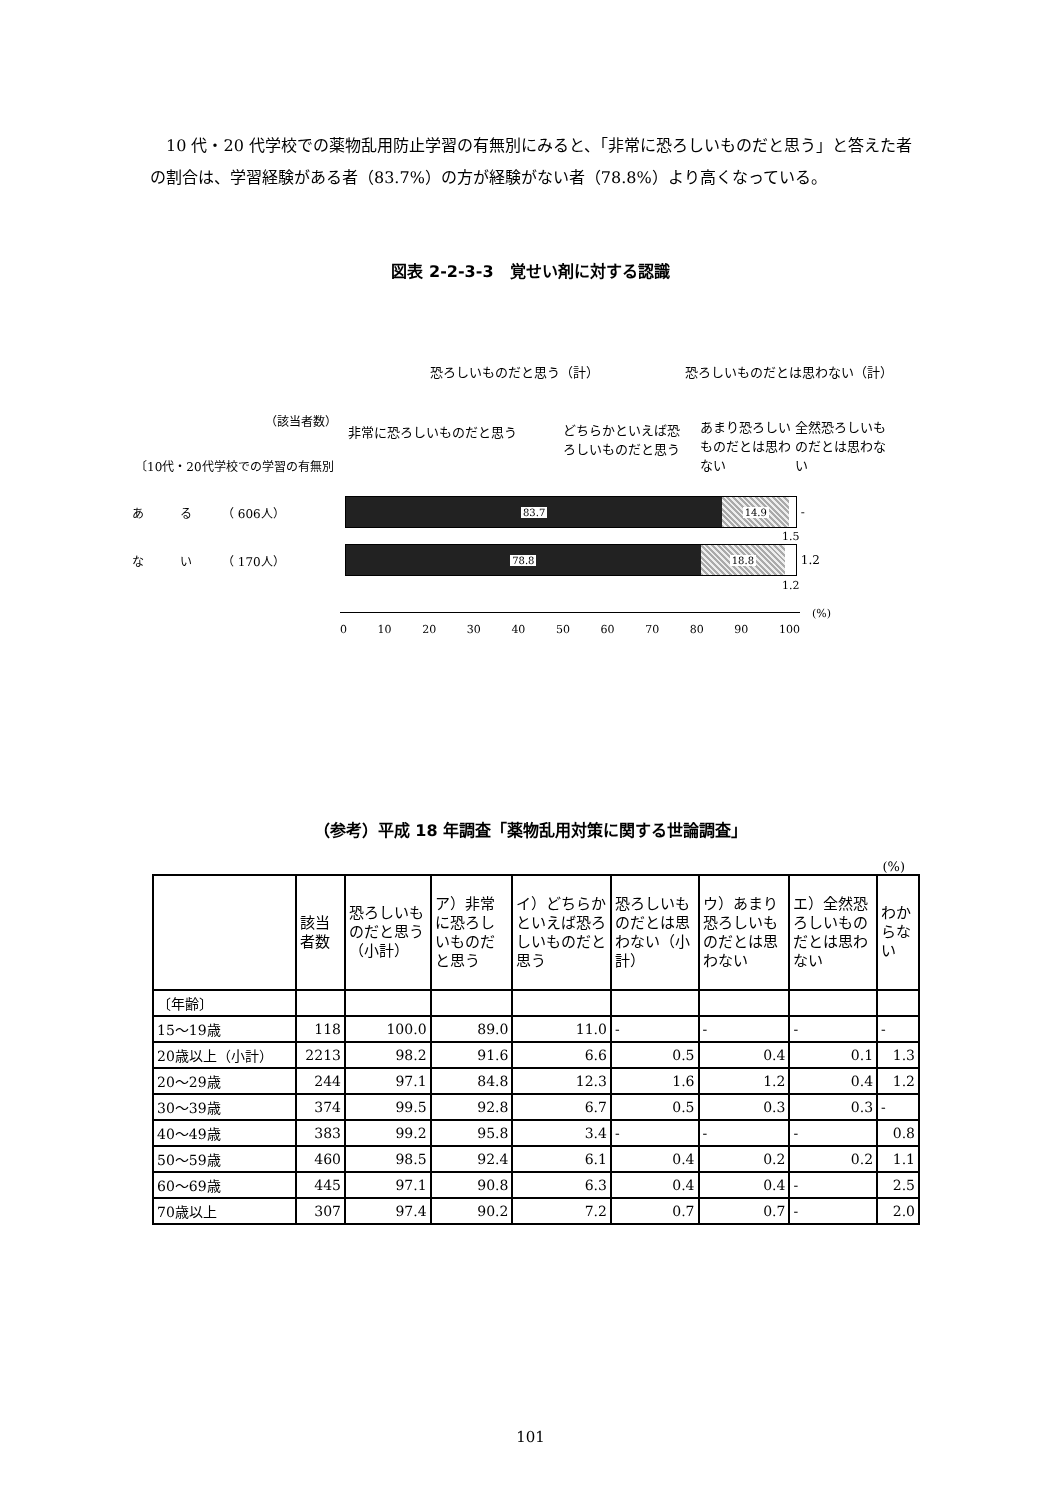10 代・20 代学校での薬物乱用防止学習の有無別にみると、「非常に恐ろしいものだと思う」と答えた者の割合は、学習経験がある者（83.7%）の方が経験がない者（78.8%）より高くなっている。
図表 2-2-3-3　覚せい剤に対する認識
恐ろしいものだと思う（計） 恐ろしいものだとは思わない（計）
（該当者数）
非常に恐ろしいものだと思う
どちらかといえば恐ろしいものだと思う
あまり恐ろしいものだとは思わない
全然恐ろしいものだとは思わない
〔10代・20代学校での学習の有無別
あ　　　る　　　（ 606人）
83.7 14.9
-
1.5
な　　　い　　　（ 170人）
78.8 18.8
1.2
1.2
0 10 20 30 40 50 60 70 80 90 100 (%)
（参考）平成 18 年調査「薬物乱用対策に関する世論調査」
(%)
| | 該当者数 | 恐ろしいものだと思う（小計） | ア）非常に恐ろしいものだと思う | イ）どちらかといえば恐ろしいものだと思う | 恐ろしいものだとは思わない（小計） | ウ）あまり恐ろしいものだとは思わない | エ）全然恐ろしいものだとは思わない | わからない |
| --- | --- | --- | --- | --- | --- | --- | --- | --- |
| 〔年齢〕 | | | | | | | | |
| 15～19歳 | 118 | 100.0 | 89.0 | 11.0 | - | - | - | - |
| 20歳以上（小計） | 2213 | 98.2 | 91.6 | 6.6 | 0.5 | 0.4 | 0.1 | 1.3 |
| 20～29歳 | 244 | 97.1 | 84.8 | 12.3 | 1.6 | 1.2 | 0.4 | 1.2 |
| 30～39歳 | 374 | 99.5 | 92.8 | 6.7 | 0.5 | 0.3 | 0.3 | - |
| 40～49歳 | 383 | 99.2 | 95.8 | 3.4 | - | - | - | 0.8 |
| 50～59歳 | 460 | 98.5 | 92.4 | 6.1 | 0.4 | 0.2 | 0.2 | 1.1 |
| 60～69歳 | 445 | 97.1 | 90.8 | 6.3 | 0.4 | 0.4 | - | 2.5 |
| 70歳以上 | 307 | 97.4 | 90.2 | 7.2 | 0.7 | 0.7 | - | 2.0 |
101